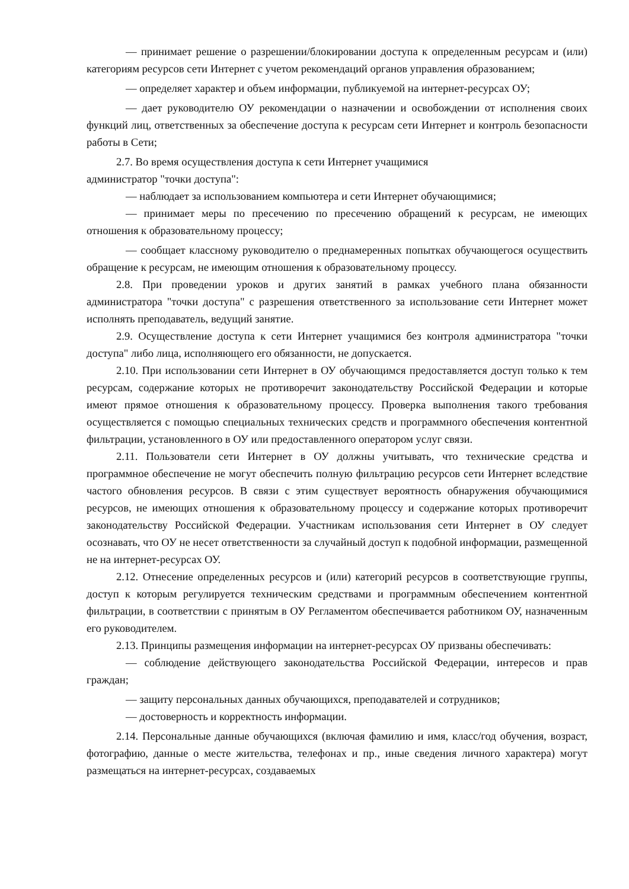— принимает решение о разрешении/блокировании доступа к определенным ресурсам и (или) категориям ресурсов сети Интернет с учетом рекомендаций органов управления образованием;
— определяет характер и объем информации, публикуемой на интернет-ресурсах ОУ;
— дает руководителю ОУ рекомендации о назначении и освобождении от исполнения своих функций лиц, ответственных за обеспечение доступа к ресурсам сети Интернет и контроль безопасности работы в Сети;
2.7. Во время осуществления доступа к сети Интернет учащимися
администратор "точки доступа":
— наблюдает за использованием компьютера и сети Интернет обучающимися;
— принимает меры по пресечению по пресечению обращений к ресурсам, не имеющих отношения к образовательному процессу;
— сообщает классному руководителю о преднамеренных попытках обучающегося осуществить обращение к ресурсам, не имеющим отношения к образовательному процессу.
2.8. При проведении уроков и других занятий в рамках учебного плана обязанности администратора "точки доступа" с разрешения ответственного за использование сети Интернет может исполнять преподаватель, ведущий занятие.
2.9. Осуществление доступа к сети Интернет учащимися без контроля администратора "точки доступа" либо лица, исполняющего его обязанности, не допускается.
2.10. При использовании сети Интернет в ОУ обучающимся предоставляется доступ только к тем ресурсам, содержание которых не противоречит законодательству Российской Федерации и которые имеют прямое отношения к образовательному процессу. Проверка выполнения такого требования осуществляется с помощью специальных технических средств и программного обеспечения контентной фильтрации, установленного в ОУ или предоставленного оператором услуг связи.
2.11. Пользователи сети Интернет в ОУ должны учитывать, что технические средства и программное обеспечение не могут обеспечить полную фильтрацию ресурсов сети Интернет вследствие частого обновления ресурсов. В связи с этим существует вероятность обнаружения обучающимися ресурсов, не имеющих отношения к образовательному процессу и содержание которых противоречит законодательству Российской Федерации. Участникам использования сети Интернет в ОУ следует осознавать, что ОУ не несет ответственности за случайный доступ к подобной информации, размещенной не на интернет-ресурсах ОУ.
2.12. Отнесение определенных ресурсов и (или) категорий ресурсов в соответствующие группы, доступ к которым регулируется техническим средствами и программным обеспечением контентной фильтрации, в соответствии с принятым в ОУ Регламентом обеспечивается работником ОУ, назначенным его руководителем.
2.13. Принципы размещения информации на интернет-ресурсах ОУ призваны обеспечивать:
— соблюдение действующего законодательства Российской Федерации, интересов и прав граждан;
— защиту персональных данных обучающихся, преподавателей и сотрудников;
— достоверность и корректность информации.
2.14. Персональные данные обучающихся (включая фамилию и имя, класс/год обучения, возраст, фотографию, данные о месте жительства, телефонах и пр., иные сведения личного характера) могут размещаться на интернет-ресурсах, создаваемых